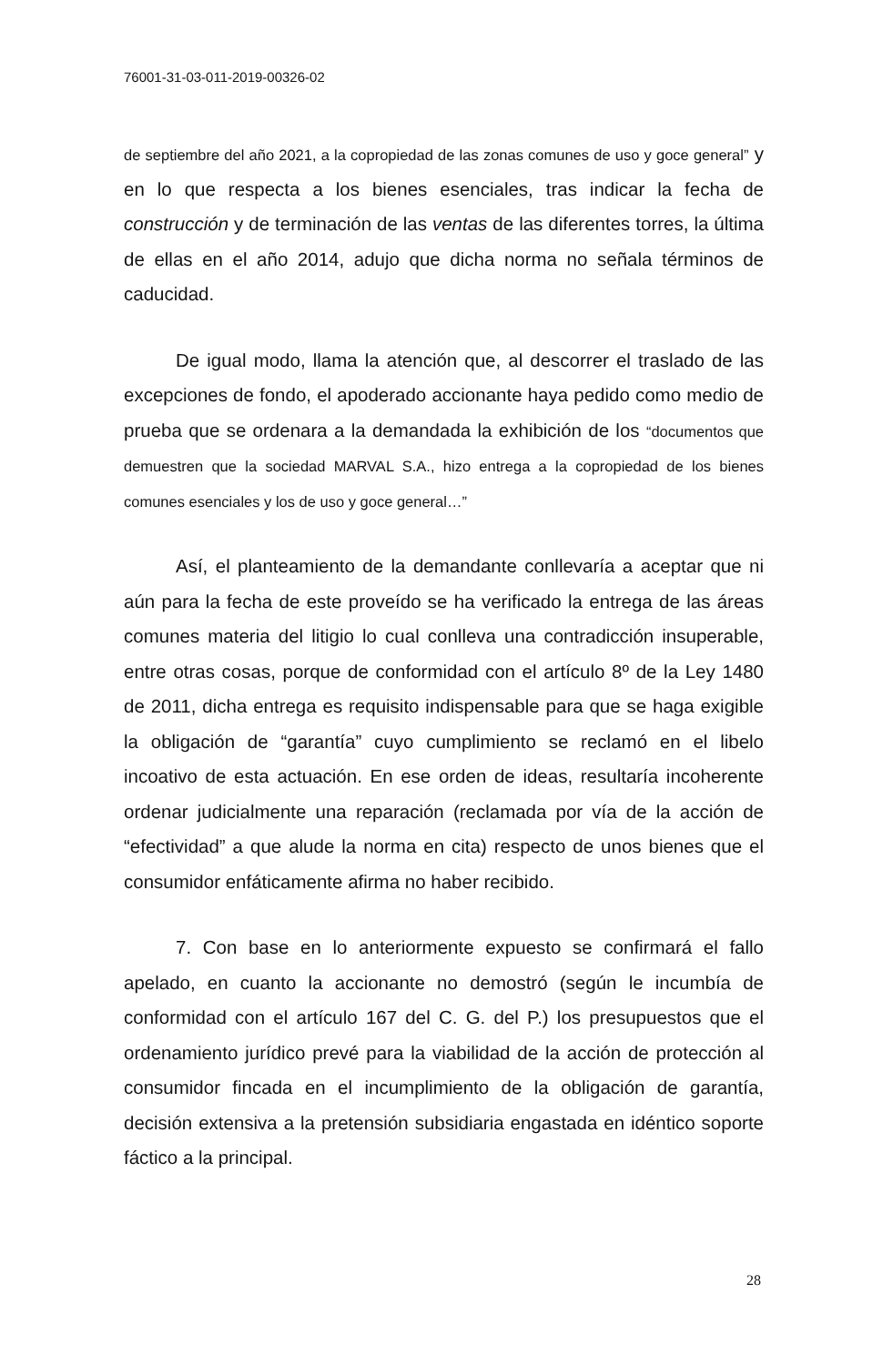76001-31-03-011-2019-00326-02
de septiembre del año 2021, a la copropiedad de las zonas comunes de uso y goce general” y en lo que respecta a los bienes esenciales, tras indicar la fecha de construcción y de terminación de las ventas de las diferentes torres, la última de ellas en el año 2014, adujo que dicha norma no señala términos de caducidad.
De igual modo, llama la atención que, al descorrer el traslado de las excepciones de fondo, el apoderado accionante haya pedido como medio de prueba que se ordenara a la demandada la exhibición de los “documentos que demuestren que la sociedad MARVAL S.A., hizo entrega a la copropiedad de los bienes comunes esenciales y los de uso y goce general…”
Así, el planteamiento de la demandante conllevaría a aceptar que ni aún para la fecha de este proveído se ha verificado la entrega de las áreas comunes materia del litigio lo cual conlleva una contradicción insuperable, entre otras cosas, porque de conformidad con el artículo 8º de la Ley 1480 de 2011, dicha entrega es requisito indispensable para que se haga exigible la obligación de “garantía” cuyo cumplimiento se reclamó en el libelo incoativo de esta actuación. En ese orden de ideas, resultaría incoherente ordenar judicialmente una reparación (reclamada por vía de la acción de “efectividad” a que alude la norma en cita) respecto de unos bienes que el consumidor enfáticamente afirma no haber recibido.
7. Con base en lo anteriormente expuesto se confirmará el fallo apelado, en cuanto la accionante no demostró (según le incumbía de conformidad con el artículo 167 del C. G. del P.) los presupuestos que el ordenamiento jurídico prevé para la viabilidad de la acción de protección al consumidor fincada en el incumplimiento de la obligación de garantía, decisión extensiva a la pretensión subsidiaria engastada en idéntico soporte fáctico a la principal.
28